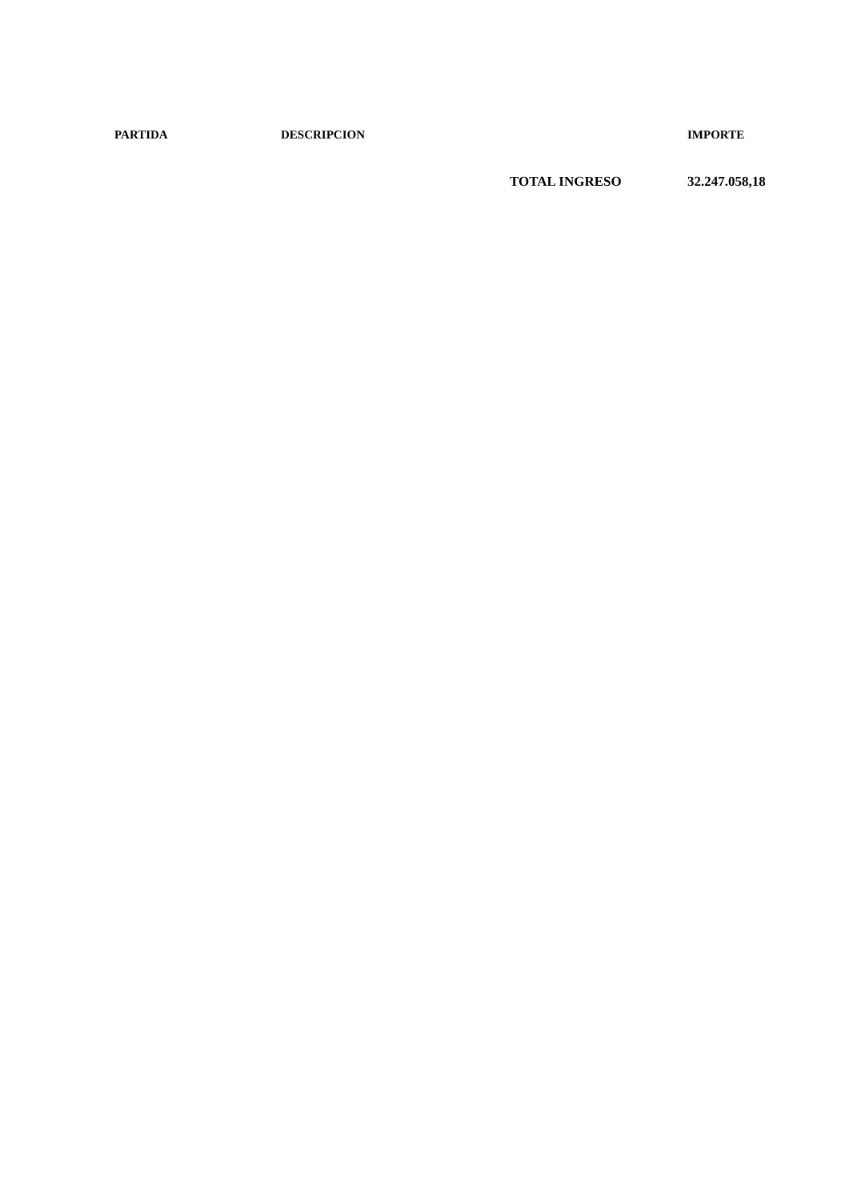| | PARTIDA | DESCRIPCION | | IMPORTE |
| --- | --- | --- | --- | --- |
| | | | TOTAL INGRESO | 32.247.058,18 |